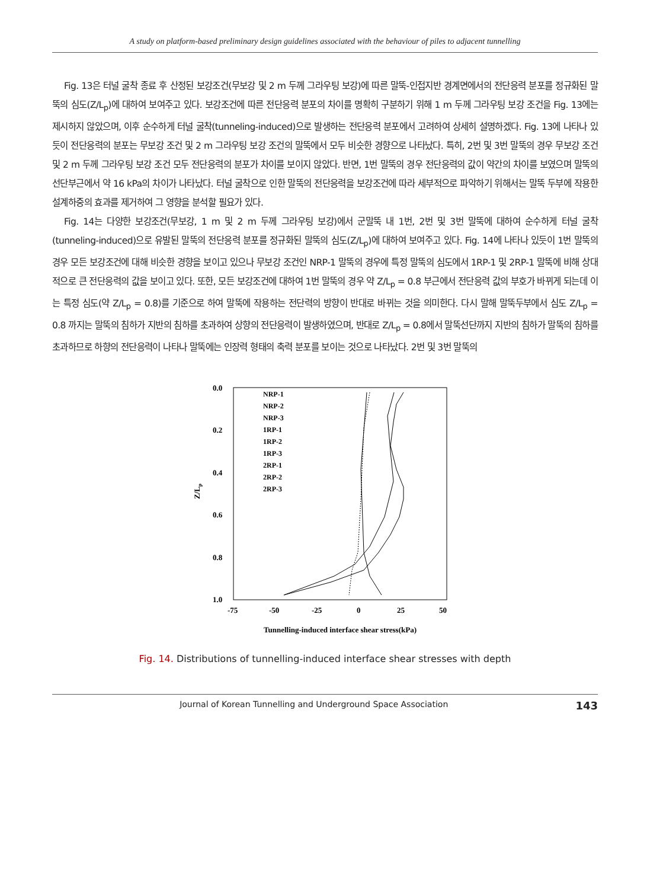A study on platform-based preliminary design guidelines associated with the behaviour of piles to adjacent tunnelling
Fig. 13은 터널 굴착 종료 후 산정된 보강조건(무보강 및 2 m 두께 그라우팅 보강)에 따른 말뚝-인접지반 경계면에서의 전단응력 분포를 정규화된 말뚝의 심도(Z/L<sub>p</sub>)에 대하여 보여주고 있다. 보강조건에 따른 전단응력 분포의 차이를 명확히 구분하기 위해 1 m 두께 그라우팅 보강 조건을 Fig. 13에는 제시하지 않았으며, 이후 순수하게 터널 굴착(tunneling-induced)으로 발생하는 전단응력 분포에서 고려하여 상세히 설명하겠다. Fig. 13에 나타나 있듯이 전단응력의 분포는 무보강 조건 및 2 m 그라우팅 보강 조건의 말뚝에서 모두 비슷한 경향으로 나타났다. 특히, 2번 및 3번 말뚝의 경우 무보강 조건 및 2 m 두께 그라우팅 보강 조건 모두 전단응력의 분포가 차이를 보이지 않았다. 반면, 1번 말뚝의 경우 전단응력의 값이 약간의 차이를 보였으며 말뚝의 선단부근에서 약 16 kPa의 차이가 나타났다. 터널 굴착으로 인한 말뚝의 전단응력을 보강조건에 따라 세부적으로 파악하기 위해서는 말뚝 두부에 작용한 설계하중의 효과를 제거하여 그 영향을 분석할 필요가 있다.
Fig. 14는 다양한 보강조건(무보강, 1 m 및 2 m 두께 그라우팅 보강)에서 군말뚝 내 1번, 2번 및 3번 말뚝에 대하여 순수하게 터널 굴착(tunneling-induced)으로 유발된 말뚝의 전단응력 분포를 정규화된 말뚝의 심도(Z/L<sub>p</sub>)에 대하여 보여주고 있다. Fig. 14에 나타나 있듯이 1번 말뚝의 경우 모든 보강조건에 대해 비슷한 경향을 보이고 있으나 무보강 조건인 NRP-1 말뚝의 경우에 특정 말뚝의 심도에서 1RP-1 및 2RP-1 말뚝에 비해 상대적으로 큰 전단응력의 값을 보이고 있다. 또한, 모든 보강조건에 대하여 1번 말뚝의 경우 약 Z/L<sub>p</sub> = 0.8 부근에서 전단응력 값의 부호가 바뀌게 되는데 이는 특정 심도(약 Z/L<sub>p</sub> = 0.8)를 기준으로 하여 말뚝에 작용하는 전단력의 방향이 반대로 바뀌는 것을 의미한다. 다시 말해 말뚝두부에서 심도 Z/L<sub>p</sub> = 0.8 까지는 말뚝의 침하가 지반의 침하를 초과하여 상향의 전단응력이 발생하였으며, 반대로 Z/L<sub>p</sub> = 0.8에서 말뚝선단까지 지반의 침하가 말뚝의 침하를 초과하므로 하향의 전단응력이 나타나 말뚝에는 인장력 형태의 축력 분포를 보이는 것으로 나타났다. 2번 및 3번 말뚝의
0.0
0.2
0.4
0.6
0.8
1.0
-75
-50
-25
0
25
50
Z/Lp
Tunnelling-induced interface shear stress(kPa)
NRP-1
NRP-2
NRP-3
1RP-1
1RP-2
1RP-3
2RP-1
2RP-2
2RP-3
Fig. 14. Distributions of tunnelling-induced interface shear stresses with depth
Journal of Korean Tunnelling and Underground Space Association 143